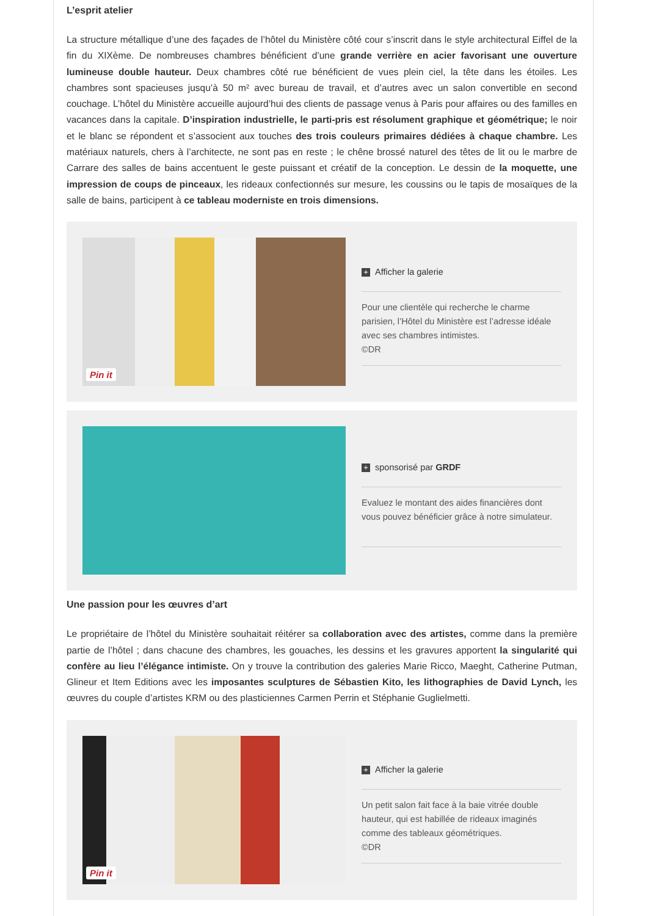L’esprit atelier
La structure métallique d’une des façades de l’hôtel du Ministère côté cour s’inscrit dans le style architectural Eiffel de la fin du XIXème. De nombreuses chambres bénéficient d’une grande verrière en acier favorisant une ouverture lumineuse double hauteur. Deux chambres côté rue bénéficient de vues plein ciel, la tête dans les étoiles. Les chambres sont spacieuses jusqu’à 50 m² avec bureau de travail, et d’autres avec un salon convertible en second couchage. L’hôtel du Ministère accueille aujourd’hui des clients de passage venus à Paris pour affaires ou des familles en vacances dans la capitale. D’inspiration industrielle, le parti-pris est résolument graphique et géométrique; le noir et le blanc se répondent et s’associent aux touches des trois couleurs primaires dédiées à chaque chambre. Les matériaux naturels, chers à l’architecte, ne sont pas en reste ; le chêne brossé naturel des têtes de lit ou le marbre de Carrare des salles de bains accentuent le geste puissant et créatif de la conception. Le dessin de la moquette, une impression de coups de pinceaux, les rideaux confectionnés sur mesure, les coussins ou le tapis de mosaïques de la salle de bains, participent à ce tableau moderniste en trois dimensions.
Pin it
+ Afficher la galerie
Pour une clientèle qui recherche le charme parisien, l’Hôtel du Ministère est l’adresse idéale avec ses chambres intimistes.
©DR
+ sponsorisé par GRDF
Evaluez le montant des aides financières dont vous pouvez bénéficier grâce à notre simulateur.
Une passion pour les œuvres d’art
Le propriétaire de l’hôtel du Ministère souhaitait réitérer sa collaboration avec des artistes, comme dans la première partie de l’hôtel ; dans chacune des chambres, les gouaches, les dessins et les gravures apportent la singularité qui confère au lieu l’élégance intimiste. On y trouve la contribution des galeries Marie Ricco, Maeght, Catherine Putman, Glineur et Item Editions avec les imposantes sculptures de Sébastien Kito, les lithographies de David Lynch, les œuvres du couple d’artistes KRM ou des plasticiennes Carmen Perrin et Stéphanie Guglielmetti.
Pin it
+ Afficher la galerie
Un petit salon fait face à la baie vitrée double hauteur, qui est habillée de rideaux imaginés comme des tableaux géométriques.
©DR